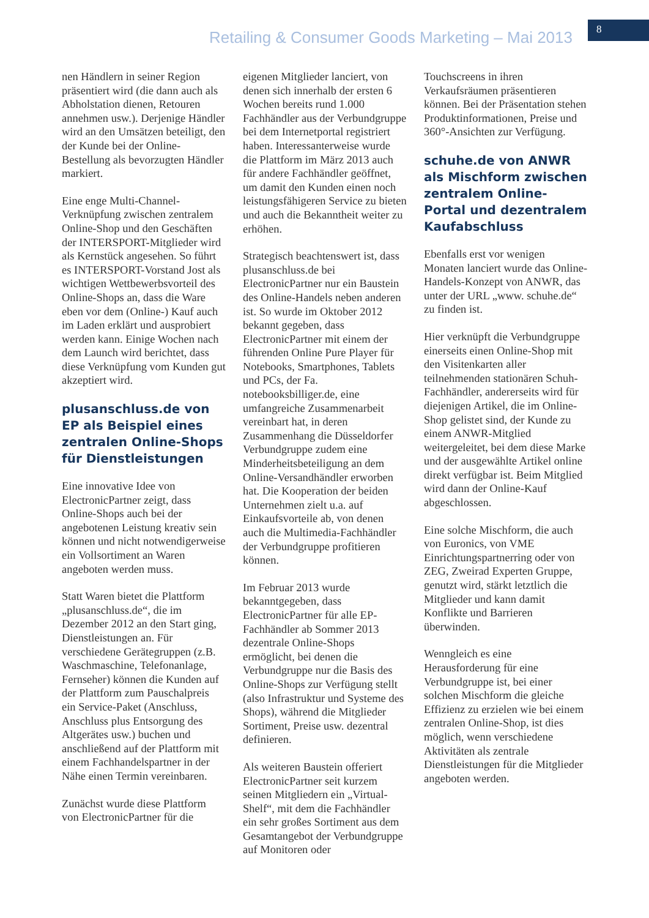Retailing & Consumer Goods Marketing – Mai 2013
8
nen Händlern in seiner Region präsentiert wird (die dann auch als Abholstation dienen, Retouren annehmen usw.). Derjenige Händler wird an den Umsätzen beteiligt, den der Kunde bei der Online-Bestellung als bevorzugten Händler markiert.
Eine enge Multi-Channel-Verknüpfung zwischen zentralem Online-Shop und den Geschäften der INTERSPORT-Mitglieder wird als Kernstück angesehen. So führt es INTERSPORT-Vorstand Jost als wichtigen Wettbewerbsvorteil des Online-Shops an, dass die Ware eben vor dem (Online-) Kauf auch im Laden erklärt und ausprobiert werden kann. Einige Wochen nach dem Launch wird berichtet, dass diese Verknüpfung vom Kunden gut akzeptiert wird.
plusanschluss.de von EP als Beispiel eines zentralen Online-Shops für Dienstleistungen
Eine innovative Idee von ElectronicPartner zeigt, dass Online-Shops auch bei der angebotenen Leistung kreativ sein können und nicht notwendigerweise ein Vollsortiment an Waren angeboten werden muss.
Statt Waren bietet die Plattform „plusanschluss.de“, die im Dezember 2012 an den Start ging, Dienstleistungen an. Für verschiedene Gerätegruppen (z.B. Waschmaschine, Telefonanlage, Fernseher) können die Kunden auf der Plattform zum Pauschalpreis ein Service-Paket (Anschluss, Anschluss plus Entsorgung des Altgerätes usw.) buchen und anschließend auf der Plattform mit einem Fachhandelspartner in der Nähe einen Termin vereinbaren.
Zunächst wurde diese Plattform von ElectronicPartner für die
eigenen Mitglieder lanciert, von denen sich innerhalb der ersten 6 Wochen bereits rund 1.000 Fachhändler aus der Verbundgruppe bei dem Internetportal registriert haben. Interessanterweise wurde die Plattform im März 2013 auch für andere Fachhändler geöffnet, um damit den Kunden einen noch leistungsfähigeren Service zu bieten und auch die Bekanntheit weiter zu erhöhen.
Strategisch beachtenswert ist, dass plusanschluss.de bei ElectronicPartner nur ein Baustein des Online-Handels neben anderen ist. So wurde im Oktober 2012 bekannt gegeben, dass ElectronicPartner mit einem der führenden Online Pure Player für Notebooks, Smartphones, Tablets und PCs, der Fa. notebooksbilliger.de, eine umfangreiche Zusammenarbeit vereinbart hat, in deren Zusammenhang die Düsseldorfer Verbundgruppe zudem eine Minderheitsbeteiligung an dem Online-Versandhändler erworben hat. Die Kooperation der beiden Unternehmen zielt u.a. auf Einkaufsvorteile ab, von denen auch die Multimedia-Fachhändler der Verbundgruppe profitieren können.
Im Februar 2013 wurde bekanntgegeben, dass ElectronicPartner für alle EP-Fachhändler ab Sommer 2013 dezentrale Online-Shops ermöglicht, bei denen die Verbundgruppe nur die Basis des Online-Shops zur Verfügung stellt (also Infrastruktur und Systeme des Shops), während die Mitglieder Sortiment, Preise usw. dezentral definieren.
Als weiteren Baustein offeriert ElectronicPartner seit kurzem seinen Mitgliedern ein „Virtual-Shelf“, mit dem die Fachhändler ein sehr großes Sortiment aus dem Gesamtangebot der Verbundgruppe auf Monitoren oder
Touchscreens in ihren Verkaufsräumen präsentieren können. Bei der Präsentation stehen Produktinformationen, Preise und 360°-Ansichten zur Verfügung.
schuhe.de von ANWR als Mischform zwischen zentralem Online-Portal und dezentralem Kaufabschluss
Ebenfalls erst vor wenigen Monaten lanciert wurde das Online-Handels-Konzept von ANWR, das unter der URL „www. schuhe.de“ zu finden ist.
Hier verknüpft die Verbundgruppe einerseits einen Online-Shop mit den Visitenkarten aller teilnehmenden stationären Schuh-Fachhändler, andererseits wird für diejenigen Artikel, die im Online-Shop gelistet sind, der Kunde zu einem ANWR-Mitglied weitergeleitet, bei dem diese Marke und der ausgewählte Artikel online direkt verfügbar ist. Beim Mitglied wird dann der Online-Kauf abgeschlossen.
Eine solche Mischform, die auch von Euronics, von VME Einrichtungspartnerring oder von ZEG, Zweirad Experten Gruppe, genutzt wird, stärkt letztlich die Mitglieder und kann damit Konflikte und Barrieren überwinden.
Wenngleich es eine Herausforderung für eine Verbundgruppe ist, bei einer solchen Mischform die gleiche Effizienz zu erzielen wie bei einem zentralen Online-Shop, ist dies möglich, wenn verschiedene Aktivitäten als zentrale Dienstleistungen für die Mitglieder angeboten werden.